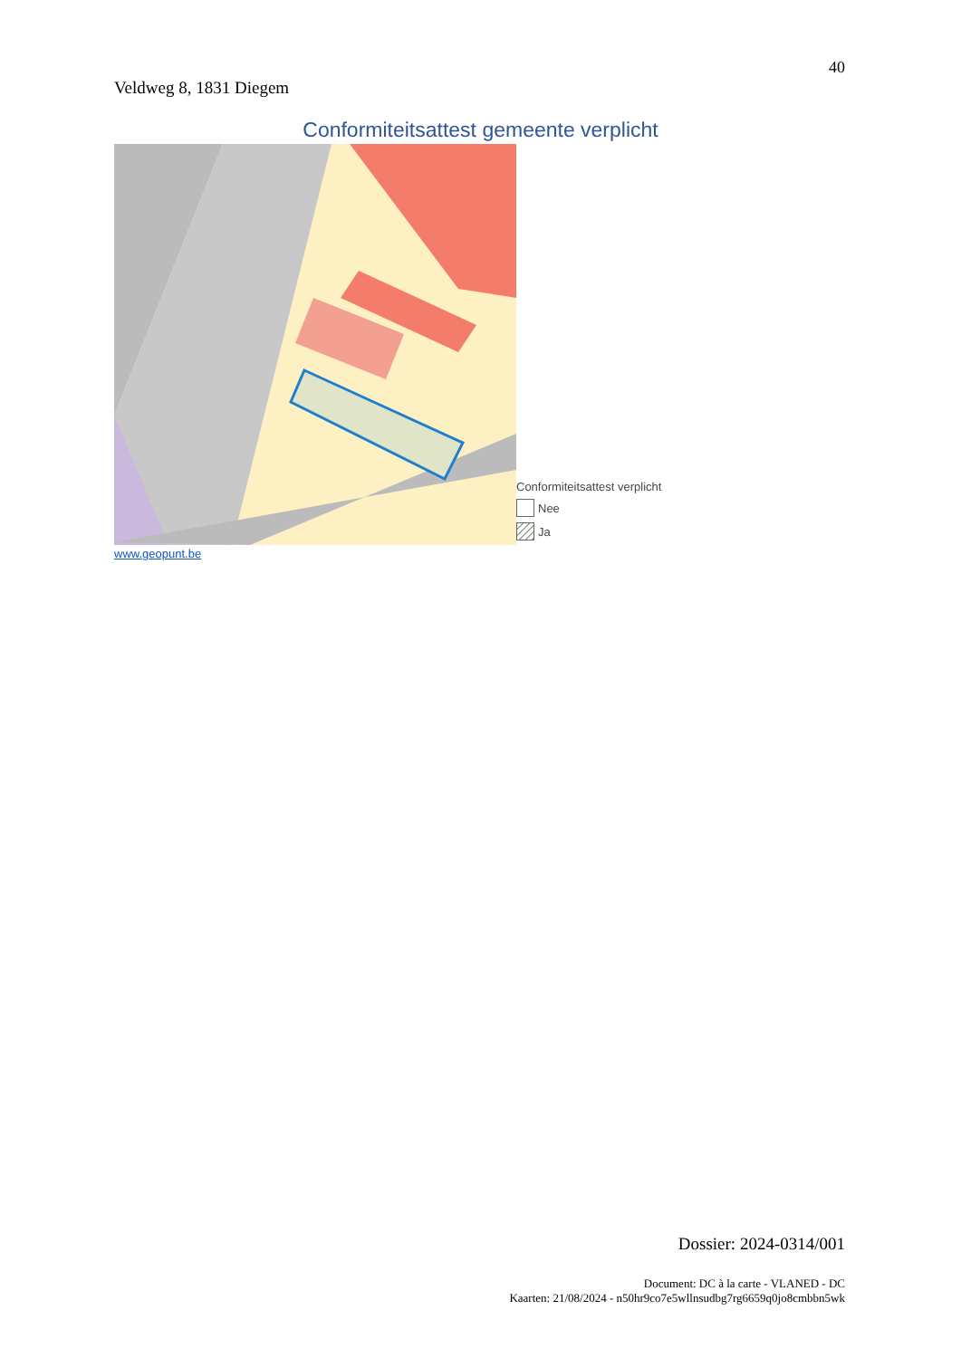40
Veldweg 8, 1831 Diegem
Conformiteitsattest gemeente verplicht
Conformiteitsattest verplicht
Nee
Ja
www.geopunt.be
Dossier: 2024-0314/001
Document: DC à la carte - VLANED - DC
Kaarten: 21/08/2024 - n50hr9co7e5wllnsudbg7rg6659q0jo8cmbbn5wk